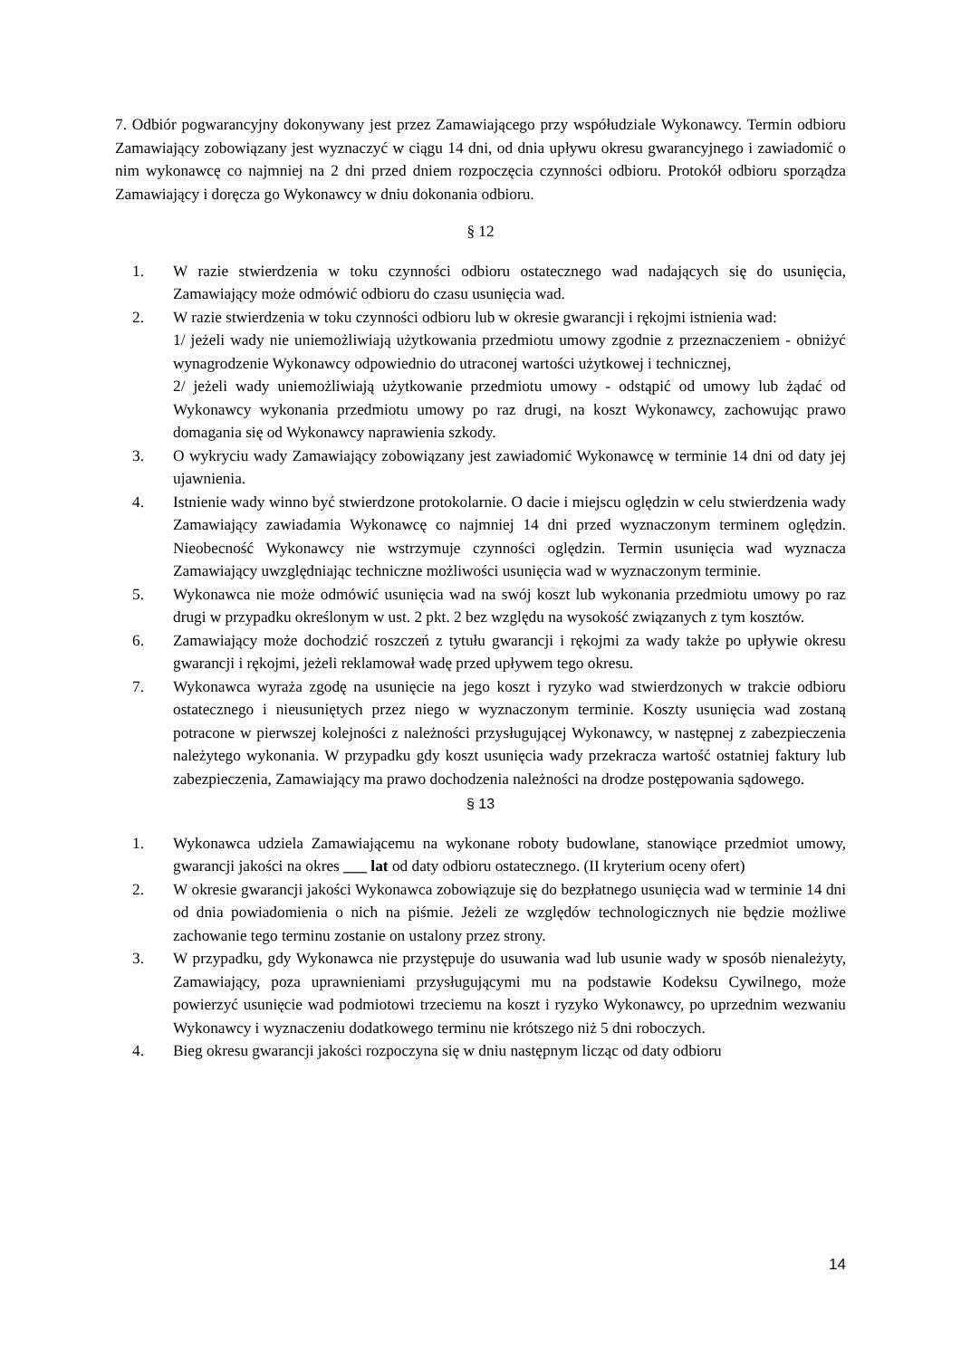7. Odbiór pogwarancyjny dokonywany jest przez Zamawiającego przy współudziale Wykonawcy. Termin odbioru Zamawiający zobowiązany jest wyznaczyć w ciągu 14 dni, od dnia upływu okresu gwarancyjnego i zawiadomić o nim wykonawcę co najmniej na 2 dni przed dniem rozpoczęcia czynności odbioru. Protokół odbioru sporządza Zamawiający i doręcza go Wykonawcy w dniu dokonania odbioru.
§ 12
1. W razie stwierdzenia w toku czynności odbioru ostatecznego wad nadających się do usunięcia, Zamawiający może odmówić odbioru do czasu usunięcia wad.
2. W razie stwierdzenia w toku czynności odbioru lub w okresie gwarancji i rękojmi istnienia wad:
1/ jeżeli wady nie uniemożliwiają użytkowania przedmiotu umowy zgodnie z przeznaczeniem - obniżyć wynagrodzenie Wykonawcy odpowiednio do utraconej wartości użytkowej i technicznej,
2/ jeżeli wady uniemożliwiają użytkowanie przedmiotu umowy - odstąpić od umowy lub żądać od Wykonawcy wykonania przedmiotu umowy po raz drugi, na koszt Wykonawcy, zachowując prawo domagania się od Wykonawcy naprawienia szkody.
3. O wykryciu wady Zamawiający zobowiązany jest zawiadomić Wykonawcę w terminie 14 dni od daty jej ujawnienia.
4. Istnienie wady winno być stwierdzone protokolarnie. O dacie i miejscu oględzin w celu stwierdzenia wady Zamawiający zawiadamia Wykonawcę co najmniej 14 dni przed wyznaczonym terminem oględzin. Nieobecność Wykonawcy nie wstrzymuje czynności oględzin. Termin usunięcia wad wyznacza Zamawiający uwzględniając techniczne możliwości usunięcia wad w wyznaczonym terminie.
5. Wykonawca nie może odmówić usunięcia wad na swój koszt lub wykonania przedmiotu umowy po raz drugi w przypadku określonym w ust. 2 pkt. 2 bez względu na wysokość związanych z tym kosztów.
6. Zamawiający może dochodzić roszczeń z tytułu gwarancji i rękojmi za wady także po upływie okresu gwarancji i rękojmi, jeżeli reklamował wadę przed upływem tego okresu.
7. Wykonawca wyraża zgodę na usunięcie na jego koszt i ryzyko wad stwierdzonych w trakcie odbioru ostatecznego i nieusuniętych przez niego w wyznaczonym terminie. Koszty usunięcia wad zostaną potracone w pierwszej kolejności z należności przysługującej Wykonawcy, w następnej z zabezpieczenia należytego wykonania. W przypadku gdy koszt usunięcia wady przekracza wartość ostatniej faktury lub zabezpieczenia, Zamawiający ma prawo dochodzenia należności na drodze postępowania sądowego.
§ 13
1. Wykonawca udziela Zamawiającemu na wykonane roboty budowlane, stanowiące przedmiot umowy, gwarancji jakości na okres ___ lat od daty odbioru ostatecznego. (II kryterium oceny ofert)
2. W okresie gwarancji jakości Wykonawca zobowiązuje się do bezpłatnego usunięcia wad w terminie 14 dni od dnia powiadomienia o nich na piśmie. Jeżeli ze względów technologicznych nie będzie możliwe zachowanie tego terminu zostanie on ustalony przez strony.
3. W przypadku, gdy Wykonawca nie przystępuje do usuwania wad lub usunie wady w sposób nienależyty, Zamawiający, poza uprawnieniami przysługującymi mu na podstawie Kodeksu Cywilnego, może powierzyć usunięcie wad podmiotowi trzeciemu na koszt i ryzyko Wykonawcy, po uprzednim wezwaniu Wykonawcy i wyznaczeniu dodatkowego terminu nie krótszego niż 5 dni roboczych.
4. Bieg okresu gwarancji jakości rozpoczyna się w dniu następnym licząc od daty odbioru
14